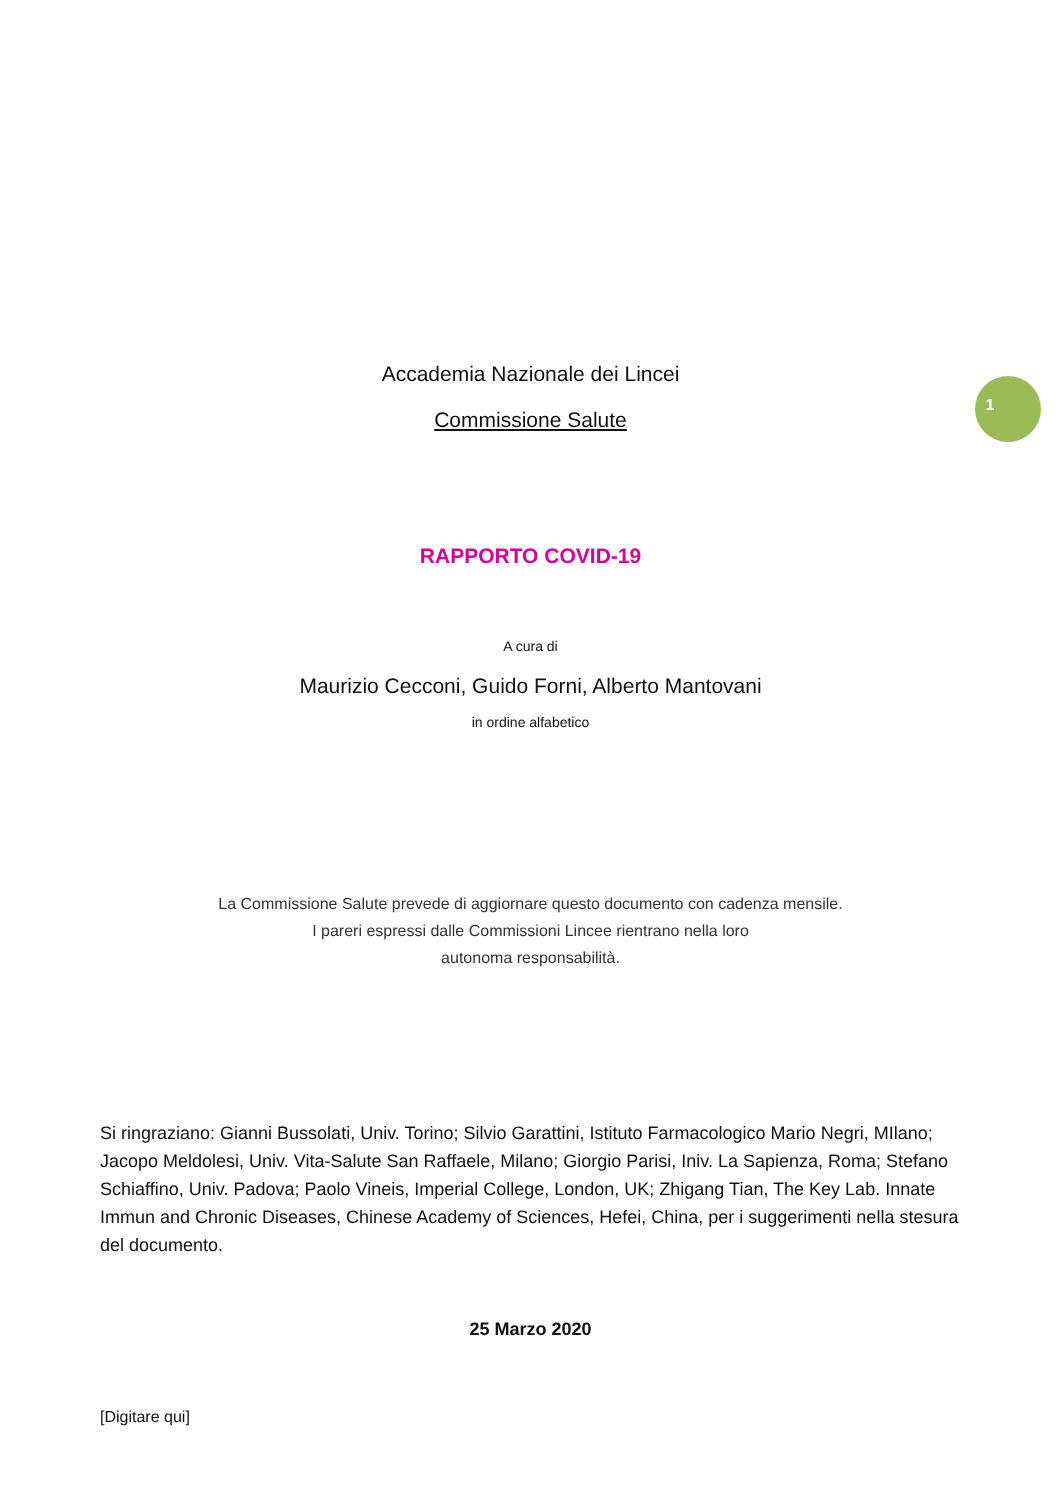Accademia Nazionale dei Lincei
Commissione Salute
1
RAPPORTO COVID-19
A cura di
Maurizio Cecconi, Guido Forni, Alberto Mantovani
in ordine alfabetico
La Commissione Salute prevede di aggiornare questo documento con cadenza mensile.
I pareri espressi dalle Commissioni Lincee rientrano nella loro
autonoma responsabilità.
Si ringraziano: Gianni Bussolati, Univ. Torino; Silvio Garattini, Istituto Farmacologico Mario Negri, MIlano; Jacopo Meldolesi, Univ. Vita-Salute San Raffaele, Milano; Giorgio Parisi, Iniv. La Sapienza, Roma; Stefano Schiaffino, Univ. Padova; Paolo Vineis, Imperial College, London, UK; Zhigang Tian, The Key Lab. Innate Immun and Chronic Diseases, Chinese Academy of Sciences, Hefei, China, per i suggerimenti nella stesura del documento.
25 Marzo 2020
[Digitare qui]